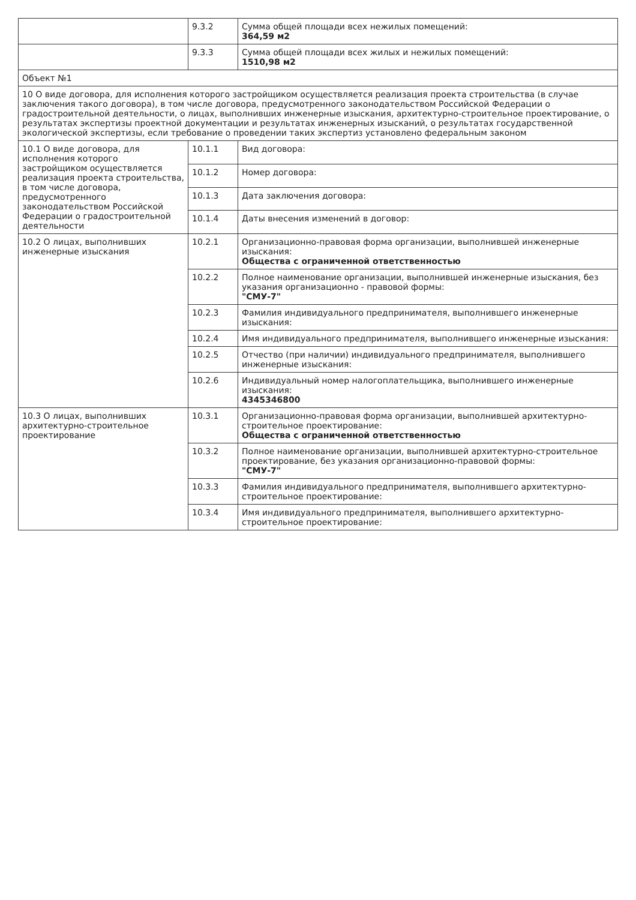| | 9.3.2 | Сумма общей площади всех нежилых помещений: 364,59 м2 |
| | 9.3.3 | Сумма общей площади всех жилых и нежилых помещений: 1510,98 м2 |
| Объект №1 | | |
| 10 О виде договора, для исполнения которого застройщиком осуществляется реализация проекта строительства (в случае заключения такого договора), в том числе договора, предусмотренного законодательством Российской Федерации о градостроительной деятельности, о лицах, выполнивших инженерные изыскания, архитектурно-строительное проектирование, о результатах экспертизы проектной документации и результатах инженерных изысканий, о результатах государственной экологической экспертизы, если требование о проведении таких экспертиз установлено федеральным законом | | |
| 10.1 О виде договора, для исполнения которого застройщиком осуществляется реализация проекта строительства, в том числе договора, предусмотренного законодательством Российской Федерации о градостроительной деятельности | 10.1.1 | Вид договора: |
| | 10.1.2 | Номер договора: |
| | 10.1.3 | Дата заключения договора: |
| | 10.1.4 | Даты внесения изменений в договор: |
| 10.2 О лицах, выполнивших инженерные изыскания | 10.2.1 | Организационно-правовая форма организации, выполнившей инженерные изыскания: Общества с ограниченной ответственностью |
| | 10.2.2 | Полное наименование организации, выполнившей инженерные изыскания, без указания организационно - правовой формы: "СМУ-7" |
| | 10.2.3 | Фамилия индивидуального предпринимателя, выполнившего инженерные изыскания: |
| | 10.2.4 | Имя индивидуального предпринимателя, выполнившего инженерные изыскания: |
| | 10.2.5 | Отчество (при наличии) индивидуального предпринимателя, выполнившего инженерные изыскания: |
| | 10.2.6 | Индивидуальный номер налогоплательщика, выполнившего инженерные изыскания: 4345346800 |
| 10.3 О лицах, выполнивших архитектурно-строительное проектирование | 10.3.1 | Организационно-правовая форма организации, выполнившей архитектурно-строительное проектирование: Общества с ограниченной ответственностью |
| | 10.3.2 | Полное наименование организации, выполнившей архитектурно-строительное проектирование, без указания организационно-правовой формы: "СМУ-7" |
| | 10.3.3 | Фамилия индивидуального предпринимателя, выполнившего архитектурно-строительное проектирование: |
| | 10.3.4 | Имя индивидуального предпринимателя, выполнившего архитектурно-строительное проектирование: |